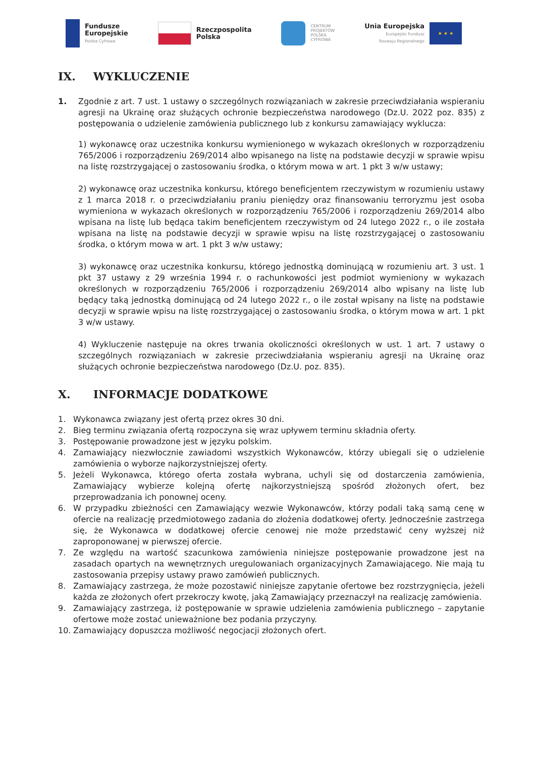Fundusze
Europejskie
Polska Cyfrowa
Rzeczpospolita
Polska
CENTRUM
PROJEKTÓW
POLSKA
CYFROWA
Unia Europejska
Europejski Fundusz
Rozwoju Regionalnego
★ ★ ★
IX. WYKLUCZENIE
1. Zgodnie z art. 7 ust. 1 ustawy o szczególnych rozwiązaniach w zakresie przeciwdziałania wspieraniu agresji na Ukrainę oraz służących ochronie bezpieczeństwa narodowego (Dz.U. 2022 poz. 835) z postępowania o udzielenie zamówienia publicznego lub z konkursu zamawiający wyklucza:
1) wykonawcę oraz uczestnika konkursu wymienionego w wykazach określonych w rozporządzeniu 765/2006 i rozporządzeniu 269/2014 albo wpisanego na listę na podstawie decyzji w sprawie wpisu na listę rozstrzygającej o zastosowaniu środka, o którym mowa w art. 1 pkt 3 w/w ustawy;
2) wykonawcę oraz uczestnika konkursu, którego beneficjentem rzeczywistym w rozumieniu ustawy z 1 marca 2018 r. o przeciwdziałaniu praniu pieniędzy oraz finansowaniu terroryzmu jest osoba wymieniona w wykazach określonych w rozporządzeniu 765/2006 i rozporządzeniu 269/2014 albo wpisana na listę lub będąca takim beneficjentem rzeczywistym od 24 lutego 2022 r., o ile została wpisana na listę na podstawie decyzji w sprawie wpisu na listę rozstrzygającej o zastosowaniu środka, o którym mowa w art. 1 pkt 3 w/w ustawy;
3) wykonawcę oraz uczestnika konkursu, którego jednostką dominującą w rozumieniu art. 3 ust. 1 pkt 37 ustawy z 29 września 1994 r. o rachunkowości jest podmiot wymieniony w wykazach określonych w rozporządzeniu 765/2006 i rozporządzeniu 269/2014 albo wpisany na listę lub będący taką jednostką dominującą od 24 lutego 2022 r., o ile został wpisany na listę na podstawie decyzji w sprawie wpisu na listę rozstrzygającej o zastosowaniu środka, o którym mowa w art. 1 pkt 3 w/w ustawy.
4) Wykluczenie następuje na okres trwania okoliczności określonych w ust. 1 art. 7 ustawy o szczególnych rozwiązaniach w zakresie przeciwdziałania wspieraniu agresji na Ukrainę oraz służących ochronie bezpieczeństwa narodowego (Dz.U. poz. 835).
X. INFORMACJE DODATKOWE
1. Wykonawca związany jest ofertą przez okres 30 dni.
2. Bieg terminu związania ofertą rozpoczyna się wraz upływem terminu składnia oferty.
3. Postępowanie prowadzone jest w języku polskim.
4. Zamawiający niezwłocznie zawiadomi wszystkich Wykonawców, którzy ubiegali się o udzielenie zamówienia o wyborze najkorzystniejszej oferty.
5. Jeżeli Wykonawca, którego oferta została wybrana, uchyli się od dostarczenia zamówienia, Zamawiający wybierze kolejną ofertę najkorzystniejszą spośród złożonych ofert, bez przeprowadzania ich ponownej oceny.
6. W przypadku zbieżności cen Zamawiający wezwie Wykonawców, którzy podali taką samą cenę w ofercie na realizację przedmiotowego zadania do złożenia dodatkowej oferty. Jednocześnie zastrzega się, że Wykonawca w dodatkowej ofercie cenowej nie może przedstawić ceny wyższej niż zaproponowanej w pierwszej ofercie.
7. Ze względu na wartość szacunkowa zamówienia niniejsze postępowanie prowadzone jest na zasadach opartych na wewnętrznych uregulowaniach organizacyjnych Zamawiającego. Nie mają tu zastosowania przepisy ustawy prawo zamówień publicznych.
8. Zamawiający zastrzega, że może pozostawić niniejsze zapytanie ofertowe bez rozstrzygnięcia, jeżeli każda ze złożonych ofert przekroczy kwotę, jaką Zamawiający przeznaczył na realizację zamówienia.
9. Zamawiający zastrzega, iż postępowanie w sprawie udzielenia zamówienia publicznego – zapytanie ofertowe może zostać unieważnione bez podania przyczyny.
10. Zamawiający dopuszcza możliwość negocjacji złożonych ofert.